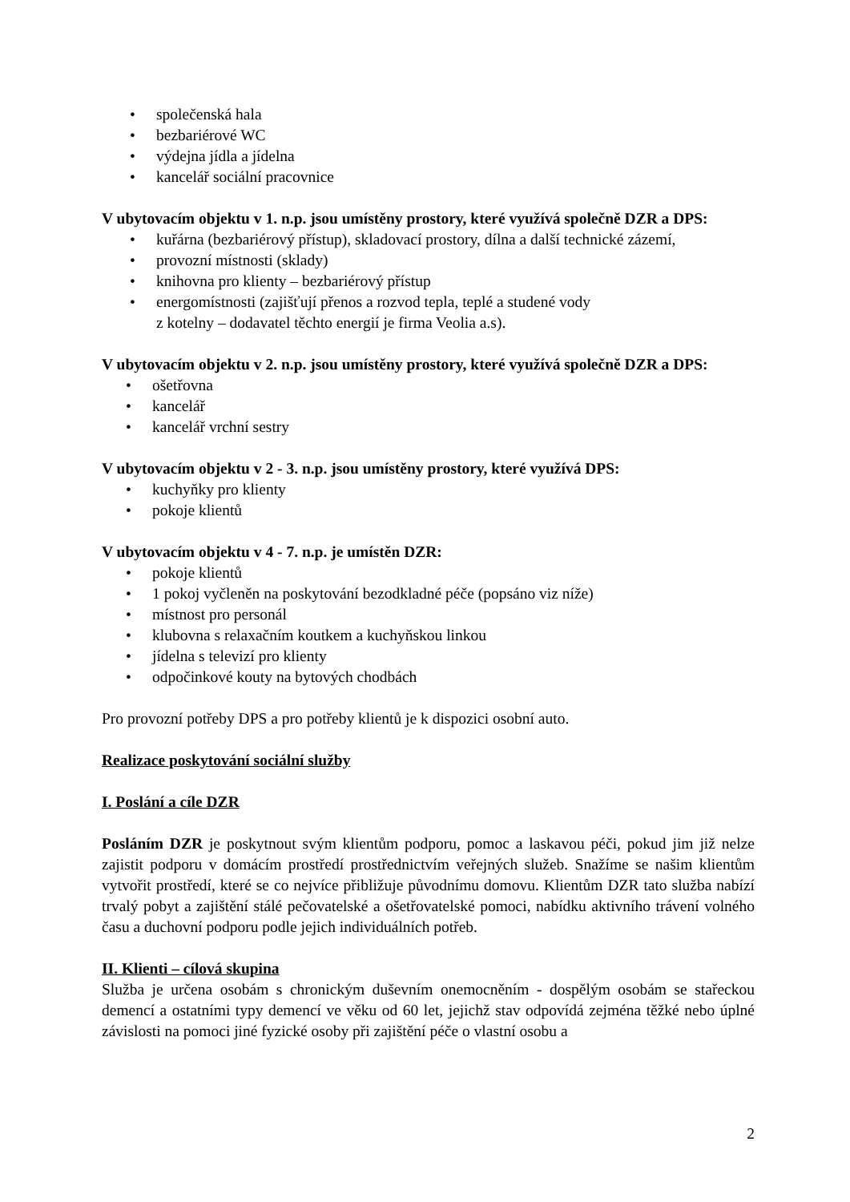• společenská hala
• bezbariérové WC
• výdejna jídla a jídelna
• kancelář sociální pracovnice
V ubytovacím objektu v 1. n.p. jsou umístěny prostory, které využívá společně DZR a DPS:
• kuřárna (bezbariérový přístup), skladovací prostory, dílna a další technické zázemí,
• provozní místnosti (sklady)
• knihovna pro klienty – bezbariérový přístup
• energomístnosti (zajišťují přenos a rozvod tepla, teplé a studené vody
z kotelny – dodavatel těchto energií je firma Veolia a.s).
V ubytovacím objektu v 2. n.p. jsou umístěny prostory, které využívá společně DZR a DPS:
• ošetřovna
• kancelář
• kancelář vrchní sestry
V ubytovacím objektu v 2 - 3. n.p. jsou umístěny prostory, které využívá DPS:
• kuchyňky pro klienty
• pokoje klientů
V ubytovacím objektu v 4 - 7. n.p. je umístěn DZR:
• pokoje klientů
• 1 pokoj vyčleněn na poskytování bezodkladné péče (popsáno viz níže)
• místnost pro personál
• klubovna s relaxačním koutkem a kuchyňskou linkou
• jídelna s televizí pro klienty
• odpočinkové kouty na bytových chodbách
Pro provozní potřeby DPS a pro potřeby klientů je k dispozici osobní auto.
Realizace poskytování sociální služby
I. Poslání a cíle DZR
Posláním DZR je poskytnout svým klientům podporu, pomoc a laskavou péči, pokud jim již nelze zajistit podporu v domácím prostředí prostřednictvím veřejných služeb. Snažíme se našim klientům vytvořit prostředí, které se co nejvíce přibližuje původnímu domovu. Klientům DZR tato služba nabízí trvalý pobyt a zajištění stálé pečovatelské a ošetřovatelské pomoci, nabídku aktivního trávení volného času a duchovní podporu podle jejich individuálních potřeb.
II. Klienti – cílová skupina
Služba je určena osobám s chronickým duševním onemocněním - dospělým osobám se stařeckou demencí a ostatními typy demencí ve věku od 60 let, jejichž stav odpovídá zejména těžké nebo úplné závislosti na pomoci jiné fyzické osoby při zajištění péče o vlastní osobu a
2